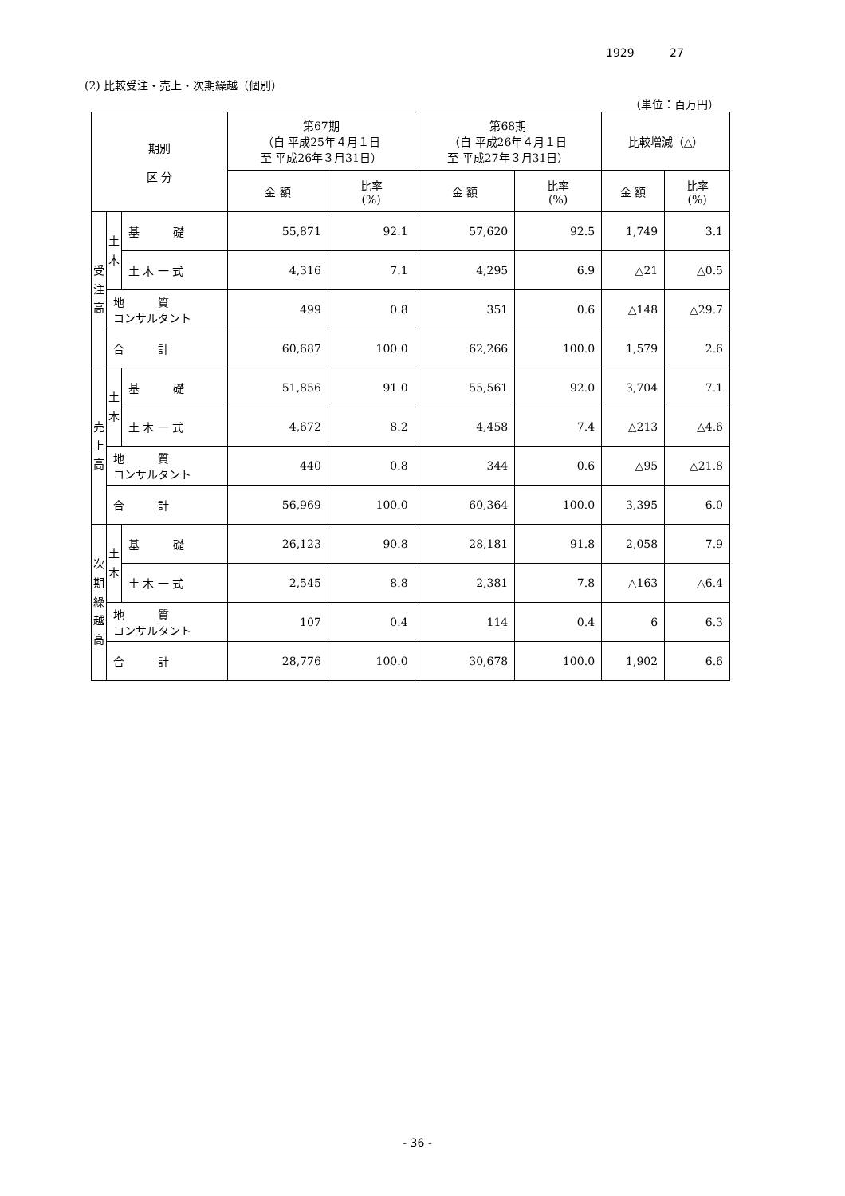1929 27
(2) 比較受注・売上・次期繰越（個別）
（単位：百万円）
| 期別 区 分 | | | 第67期 （自 平成25年４月１日 至 平成26年３月31日） | | 第68期 （自 平成26年４月１日 至 平成27年３月31日） | | 比較増減（△） | |
| --- | --- | --- | --- | --- | --- | --- | --- | --- |
| | | | 金 額 | 比率 (%) | 金 額 | 比率 (%) | 金 額 | 比率 (%) |
| 受 注 高 | 土 木 | 基 礎 | 55,871 | 92.1 | 57,620 | 92.5 | 1,749 | 3.1 |
| | | 土 木 一 式 | 4,316 | 7.1 | 4,295 | 6.9 | △21 | △0.5 |
| | 地 質 コンサルタント | | 499 | 0.8 | 351 | 0.6 | △148 | △29.7 |
| | 合 計 | | 60,687 | 100.0 | 62,266 | 100.0 | 1,579 | 2.6 |
| 売 上 高 | 土 木 | 基 礎 | 51,856 | 91.0 | 55,561 | 92.0 | 3,704 | 7.1 |
| | | 土 木 一 式 | 4,672 | 8.2 | 4,458 | 7.4 | △213 | △4.6 |
| | 地 質 コンサルタント | | 440 | 0.8 | 344 | 0.6 | △95 | △21.8 |
| | 合 計 | | 56,969 | 100.0 | 60,364 | 100.0 | 3,395 | 6.0 |
| 次 期 繰 越 高 | 土 木 | 基 礎 | 26,123 | 90.8 | 28,181 | 91.8 | 2,058 | 7.9 |
| | | 土 木 一 式 | 2,545 | 8.8 | 2,381 | 7.8 | △163 | △6.4 |
| | 地 質 コンサルタント | | 107 | 0.4 | 114 | 0.4 | 6 | 6.3 |
| | 合 計 | | 28,776 | 100.0 | 30,678 | 100.0 | 1,902 | 6.6 |
- 36 -